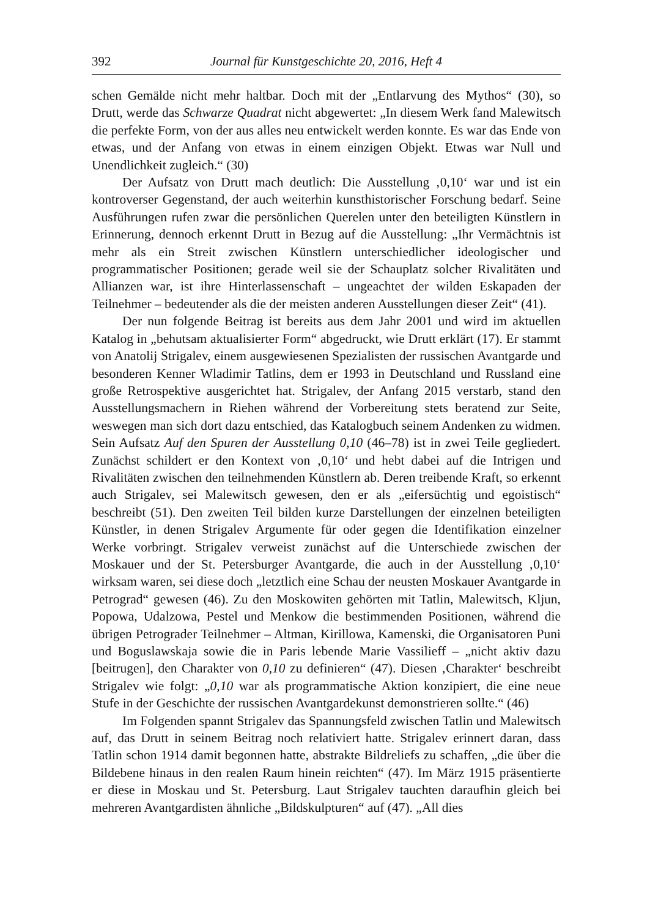392 Journal für Kunstgeschichte 20, 2016, Heft 4
schen Gemälde nicht mehr haltbar. Doch mit der „Entlarvung des Mythos“ (30), so Drutt, werde das Schwarze Quadrat nicht abgewertet: „In diesem Werk fand Malewitsch die perfekte Form, von der aus alles neu entwickelt werden konnte. Es war das Ende von etwas, und der Anfang von etwas in einem einzigen Objekt. Etwas war Null und Unendlichkeit zugleich.“ (30)
Der Aufsatz von Drutt mach deutlich: Die Ausstellung ‚0,10‘ war und ist ein kontroverser Gegenstand, der auch weiterhin kunsthistorischer Forschung bedarf. Seine Ausführungen rufen zwar die persönlichen Querelen unter den beteiligten Künstlern in Erinnerung, dennoch erkennt Drutt in Bezug auf die Ausstellung: „Ihr Vermächtnis ist mehr als ein Streit zwischen Künstlern unterschiedlicher ideologischer und programmatischer Positionen; gerade weil sie der Schauplatz solcher Rivalitäten und Allianzen war, ist ihre Hinterlassenschaft – ungeachtet der wilden Eskapaden der Teilnehmer – bedeutender als die der meisten anderen Ausstellungen dieser Zeit“ (41).
Der nun folgende Beitrag ist bereits aus dem Jahr 2001 und wird im aktuellen Katalog in „behutsam aktualisierter Form“ abgedruckt, wie Drutt erklärt (17). Er stammt von Anatolij Strigalev, einem ausgewiesenen Spezialisten der russischen Avantgarde und besonderen Kenner Wladimir Tatlins, dem er 1993 in Deutschland und Russland eine große Retrospektive ausgerichtet hat. Strigalev, der Anfang 2015 verstarb, stand den Ausstellungsmachern in Riehen während der Vorbereitung stets beratend zur Seite, weswegen man sich dort dazu entschied, das Katalogbuch seinem Andenken zu widmen. Sein Aufsatz Auf den Spuren der Ausstellung 0,10 (46–78) ist in zwei Teile gegliedert. Zunächst schildert er den Kontext von ‚0,10‘ und hebt dabei auf die Intrigen und Rivalitäten zwischen den teilnehmenden Künstlern ab. Deren treibende Kraft, so erkennt auch Strigalev, sei Malewitsch gewesen, den er als „eifersüchtig und egoistisch“ beschreibt (51). Den zweiten Teil bilden kurze Darstellungen der einzelnen beteiligten Künstler, in denen Strigalev Argumente für oder gegen die Identifikation einzelner Werke vorbringt. Strigalev verweist zunächst auf die Unterschiede zwischen der Moskauer und der St. Petersburger Avantgarde, die auch in der Ausstellung ‚0,10‘ wirksam waren, sei diese doch „letztlich eine Schau der neusten Moskauer Avantgarde in Petrograd“ gewesen (46). Zu den Moskowiten gehörten mit Tatlin, Malewitsch, Kljun, Popowa, Udalzowa, Pestel und Menkow die bestimmenden Positionen, während die übrigen Petrograder Teilnehmer – Altman, Kirillowa, Kamenski, die Organisatoren Puni und Boguslawskaja sowie die in Paris lebende Marie Vassilieff – „nicht aktiv dazu [beitrugen], den Charakter von 0,10 zu definieren“ (47). Diesen ‚Charakter‘ beschreibt Strigalev wie folgt: „0,10 war als programmatische Aktion konzipiert, die eine neue Stufe in der Geschichte der russischen Avantgardekunst demonstrieren sollte.“ (46)
Im Folgenden spannt Strigalev das Spannungsfeld zwischen Tatlin und Malewitsch auf, das Drutt in seinem Beitrag noch relativiert hatte. Strigalev erinnert daran, dass Tatlin schon 1914 damit begonnen hatte, abstrakte Bildreliefs zu schaffen, „die über die Bildebene hinaus in den realen Raum hinein reichten“ (47). Im März 1915 präsentierte er diese in Moskau und St. Petersburg. Laut Strigalev tauchten daraufhin gleich bei mehreren Avantgardisten ähnliche „Bildskulpturen“ auf (47). „All dies